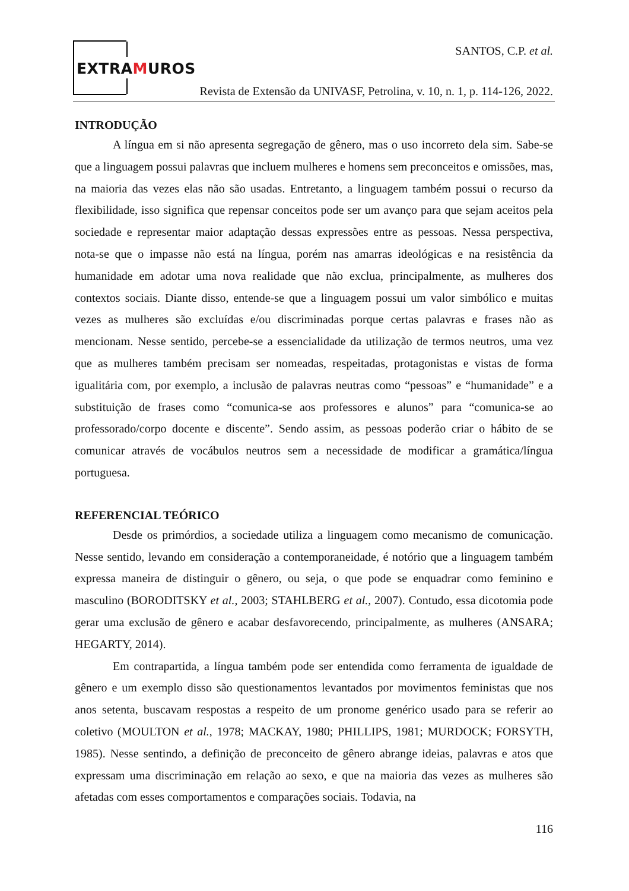EXTRAMUROS
SANTOS, C.P. et al.
Revista de Extensão da UNIVASF, Petrolina, v. 10, n. 1, p. 114-126, 2022.
INTRODUÇÃO
A língua em si não apresenta segregação de gênero, mas o uso incorreto dela sim. Sabe-se que a linguagem possui palavras que incluem mulheres e homens sem preconceitos e omissões, mas, na maioria das vezes elas não são usadas. Entretanto, a linguagem também possui o recurso da flexibilidade, isso significa que repensar conceitos pode ser um avanço para que sejam aceitos pela sociedade e representar maior adaptação dessas expressões entre as pessoas. Nessa perspectiva, nota-se que o impasse não está na língua, porém nas amarras ideológicas e na resistência da humanidade em adotar uma nova realidade que não exclua, principalmente, as mulheres dos contextos sociais. Diante disso, entende-se que a linguagem possui um valor simbólico e muitas vezes as mulheres são excluídas e/ou discriminadas porque certas palavras e frases não as mencionam. Nesse sentido, percebe-se a essencialidade da utilização de termos neutros, uma vez que as mulheres também precisam ser nomeadas, respeitadas, protagonistas e vistas de forma igualitária com, por exemplo, a inclusão de palavras neutras como “pessoas” e “humanidade” e a substituição de frases como “comunica-se aos professores e alunos” para “comunica-se ao professorado/corpo docente e discente”. Sendo assim, as pessoas poderão criar o hábito de se comunicar através de vocábulos neutros sem a necessidade de modificar a gramática/língua portuguesa.
REFERENCIAL TEÓRICO
Desde os primórdios, a sociedade utiliza a linguagem como mecanismo de comunicação. Nesse sentido, levando em consideração a contemporaneidade, é notório que a linguagem também expressa maneira de distinguir o gênero, ou seja, o que pode se enquadrar como feminino e masculino (BORODITSKY et al., 2003; STAHLBERG et al., 2007). Contudo, essa dicotomia pode gerar uma exclusão de gênero e acabar desfavorecendo, principalmente, as mulheres (ANSARA; HEGARTY, 2014).
Em contrapartida, a língua também pode ser entendida como ferramenta de igualdade de gênero e um exemplo disso são questionamentos levantados por movimentos feministas que nos anos setenta, buscavam respostas a respeito de um pronome genérico usado para se referir ao coletivo (MOULTON et al., 1978; MACKAY, 1980; PHILLIPS, 1981; MURDOCK; FORSYTH, 1985). Nesse sentindo, a definição de preconceito de gênero abrange ideias, palavras e atos que expressam uma discriminação em relação ao sexo, e que na maioria das vezes as mulheres são afetadas com esses comportamentos e comparações sociais. Todavia, na
116